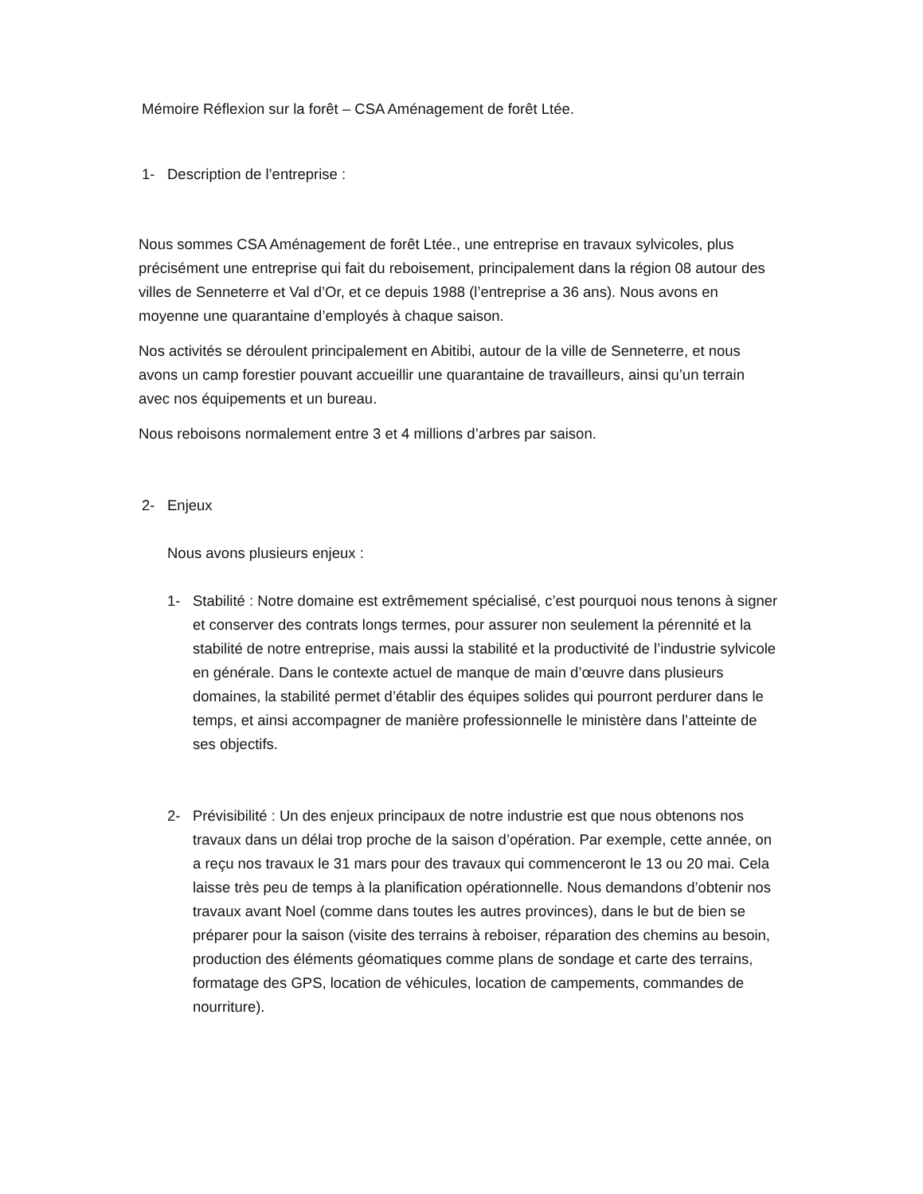Mémoire Réflexion sur la forêt – CSA Aménagement de forêt Ltée.
1- Description de l’entreprise :
Nous sommes CSA Aménagement de forêt Ltée., une entreprise en travaux sylvicoles, plus précisément une entreprise qui fait du reboisement, principalement dans la région 08 autour des villes de Senneterre et Val d’Or, et ce depuis 1988 (l’entreprise a 36 ans). Nous avons en moyenne une quarantaine d’employés à chaque saison.
Nos activités se déroulent principalement en Abitibi, autour de la ville de Senneterre, et nous avons un camp forestier pouvant accueillir une quarantaine de travailleurs, ainsi qu’un terrain avec nos équipements et un bureau.
Nous reboisons normalement entre 3 et 4 millions d’arbres par saison.
2- Enjeux
Nous avons plusieurs enjeux :
1- Stabilité : Notre domaine est extrêmement spécialisé, c’est pourquoi nous tenons à signer et conserver des contrats longs termes, pour assurer non seulement la pérennité et la stabilité de notre entreprise, mais aussi la stabilité et la productivité de l’industrie sylvicole en générale. Dans le contexte actuel de manque de main d’œuvre dans plusieurs domaines, la stabilité permet d’établir des équipes solides qui pourront perdurer dans le temps, et ainsi accompagner de manière professionnelle le ministère dans l’atteinte de ses objectifs.
2- Prévisibilité : Un des enjeux principaux de notre industrie est que nous obtenons nos travaux dans un délai trop proche de la saison d’opération. Par exemple, cette année, on a reçu nos travaux le 31 mars pour des travaux qui commenceront le 13 ou 20 mai. Cela laisse très peu de temps à la planification opérationnelle. Nous demandons d’obtenir nos travaux avant Noel (comme dans toutes les autres provinces), dans le but de bien se préparer pour la saison (visite des terrains à reboiser, réparation des chemins au besoin, production des éléments géomatiques comme plans de sondage et carte des terrains, formatage des GPS, location de véhicules, location de campements, commandes de nourriture).